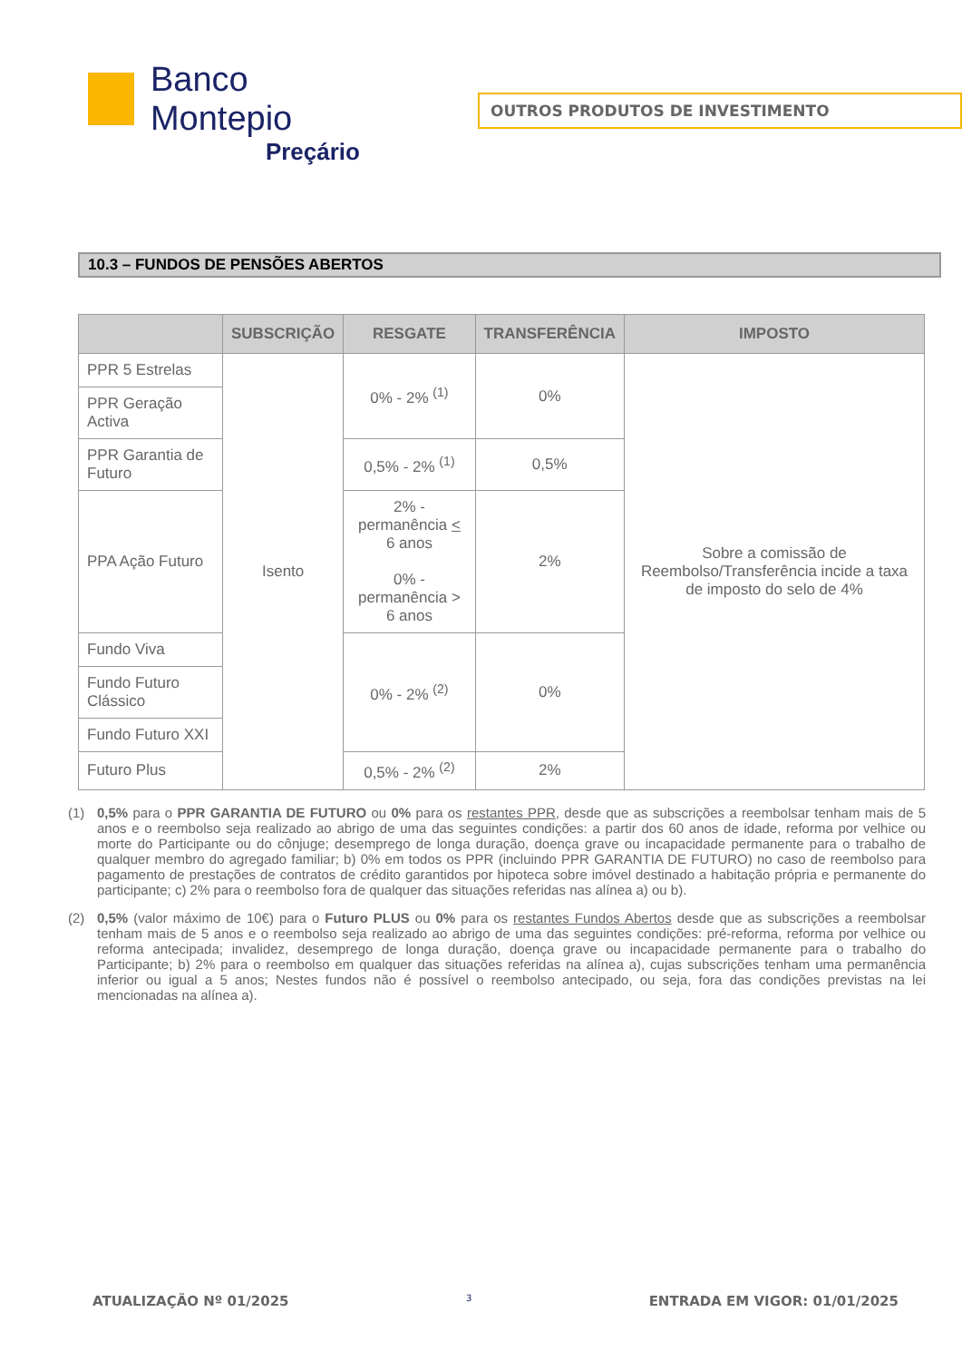Banco Montepio
Preçário
OUTROS PRODUTOS DE INVESTIMENTO
10.3 – FUNDOS DE PENSÕES ABERTOS
| | SUBSCRIÇÃO | RESGATE | TRANSFERÊNCIA | IMPOSTO |
| --- | --- | --- | --- | --- |
| PPR 5 Estrelas | Isento | 0% - 2% <sup>(1)</sup> | 0% | Sobre a comissão de Reembolso/Transferência incide a taxa de imposto do selo de 4% |
| PPR Geração Activa | | | | |
| PPR Garantia de Futuro | | 0,5% - 2% <sup>(1)</sup> | 0,5% | |
| PPA Ação Futuro | | 2% - permanência < 6 anos 0% - permanência > 6 anos | 2% | |
| Fundo Viva | | 0% - 2% <sup>(2)</sup> | 0% | |
| Fundo Futuro Clássico | | | | |
| Fundo Futuro XXI | | | | |
| Futuro Plus | | 0,5% - 2% <sup>(2)</sup> | 2% | |
(1) 0,5% para o PPR GARANTIA DE FUTURO ou 0% para os restantes PPR, desde que as subscrições a reembolsar tenham mais de 5 anos e o reembolso seja realizado ao abrigo de uma das seguintes condições: a partir dos 60 anos de idade, reforma por velhice ou morte do Participante ou do cônjuge; desemprego de longa duração, doença grave ou incapacidade permanente para o trabalho de qualquer membro do agregado familiar; b) 0% em todos os PPR (incluindo PPR GARANTIA DE FUTURO) no caso de reembolso para pagamento de prestações de contratos de crédito garantidos por hipoteca sobre imóvel destinado a habitação própria e permanente do participante; c) 2% para o reembolso fora de qualquer das situações referidas nas alínea a) ou b).
(2) 0,5% (valor máximo de 10€) para o Futuro PLUS ou 0% para os restantes Fundos Abertos desde que as subscrições a reembolsar tenham mais de 5 anos e o reembolso seja realizado ao abrigo de uma das seguintes condições: pré-reforma, reforma por velhice ou reforma antecipada; invalidez, desemprego de longa duração, doença grave ou incapacidade permanente para o trabalho do Participante; b) 2% para o reembolso em qualquer das situações referidas na alínea a), cujas subscrições tenham uma permanência inferior ou igual a 5 anos; Nestes fundos não é possível o reembolso antecipado, ou seja, fora das condições previstas na lei mencionadas na alínea a).
ATUALIZAÇÃO Nº 01/2025 3 ENTRADA EM VIGOR: 01/01/2025